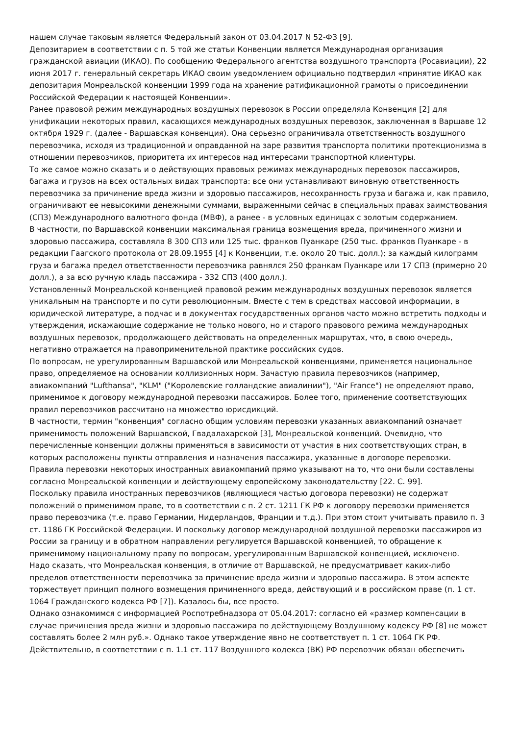нашем случае таковым является Федеральный закон от 03.04.2017 N 52-ФЗ [9].
Депозитарием в соответствии с п. 5 той же статьи Конвенции является Международная организация гражданской авиации (ИКАО). По сообщению Федерального агентства воздушного транспорта (Росавиации), 22 июня 2017 г. генеральный секретарь ИКАО своим уведомлением официально подтвердил «принятие ИКАО как депозитария Монреальской конвенции 1999 года на хранение ратификационной грамоты о присоединении Российской Федерации к настоящей Конвенции».
Ранее правовой режим международных воздушных перевозок в России определяла Конвенция [2] для унификации некоторых правил, касающихся международных воздушных перевозок, заключенная в Варшаве 12 октября 1929 г. (далее - Варшавская конвенция). Она серьезно ограничивала ответственность воздушного перевозчика, исходя из традиционной и оправданной на заре развития транспорта политики протекционизма в отношении перевозчиков, приоритета их интересов над интересами транспортной клиентуры.
То же самое можно сказать и о действующих правовых режимах международных перевозок пассажиров, багажа и грузов на всех остальных видах транспорта: все они устанавливают виновную ответственность перевозчика за причинение вреда жизни и здоровью пассажиров, несохранность груза и багажа и, как правило, ограничивают ее невысокими денежными суммами, выраженными сейчас в специальных правах заимствования (СПЗ) Международного валютного фонда (МВФ), а ранее - в условных единицах с золотым содержанием.
В частности, по Варшавской конвенции максимальная граница возмещения вреда, причиненного жизни и здоровью пассажира, составляла 8 300 СПЗ или 125 тыс. франков Пуанкаре (250 тыс. франков Пуанкаре - в редакции Гаагского протокола от 28.09.1955 [4] к Конвенции, т.е. около 20 тыс. долл.); за каждый килограмм груза и багажа предел ответственности перевозчика равнялся 250 франкам Пуанкаре или 17 СПЗ (примерно 20 долл.), а за всю ручную кладь пассажира - 332 СПЗ (400 долл.).
Установленный Монреальской конвенцией правовой режим международных воздушных перевозок является уникальным на транспорте и по сути революционным. Вместе с тем в средствах массовой информации, в юридической литературе, а подчас и в документах государственных органов часто можно встретить подходы и утверждения, искажающие содержание не только нового, но и старого правового режима международных воздушных перевозок, продолжающего действовать на определенных маршрутах, что, в свою очередь, негативно отражается на правоприменительной практике российских судов.
По вопросам, не урегулированным Варшавской или Монреальской конвенциями, применяется национальное право, определяемое на основании коллизионных норм. Зачастую правила перевозчиков (например, авиакомпаний "Lufthansa", "KLM" ("Королевские голландские авиалинии"), "Air France") не определяют право, применимое к договору международной перевозки пассажиров. Более того, применение соответствующих правил перевозчиков рассчитано на множество юрисдикций.
В частности, термин "конвенция" согласно общим условиям перевозки указанных авиакомпаний означает применимость положений Варшавской, Гвадалахарской [3], Монреальской конвенций. Очевидно, что перечисленные конвенции должны применяться в зависимости от участия в них соответствующих стран, в которых расположены пункты отправления и назначения пассажира, указанные в договоре перевозки.
Правила перевозки некоторых иностранных авиакомпаний прямо указывают на то, что они были составлены согласно Монреальской конвенции и действующему европейскому законодательству [22. С. 99].
Поскольку правила иностранных перевозчиков (являющиеся частью договора перевозки) не содержат положений о применимом праве, то в соответствии с п. 2 ст. 1211 ГК РФ к договору перевозки применяется право перевозчика (т.е. право Германии, Нидерландов, Франции и т.д.). При этом стоит учитывать правило п. 3 ст. 1186 ГК Российской Федерации. И поскольку договор международной воздушной перевозки пассажиров из России за границу и в обратном направлении регулируется Варшавской конвенцией, то обращение к применимому национальному праву по вопросам, урегулированным Варшавской конвенцией, исключено.
Надо сказать, что Монреальская конвенция, в отличие от Варшавской, не предусматривает каких-либо пределов ответственности перевозчика за причинение вреда жизни и здоровью пассажира. В этом аспекте торжествует принцип полного возмещения причиненного вреда, действующий и в российском праве (п. 1 ст. 1064 Гражданского кодекса РФ [7]). Казалось бы, все просто.
Однако ознакомимся с информацией Роспотребнадзора от 05.04.2017: согласно ей «размер компенсации в случае причинения вреда жизни и здоровью пассажира по действующему Воздушному кодексу РФ [8] не может составлять более 2 млн руб.». Однако такое утверждение явно не соответствует п. 1 ст. 1064 ГК РФ.
Действительно, в соответствии с п. 1.1 ст. 117 Воздушного кодекса (ВК) РФ перевозчик обязан обеспечить